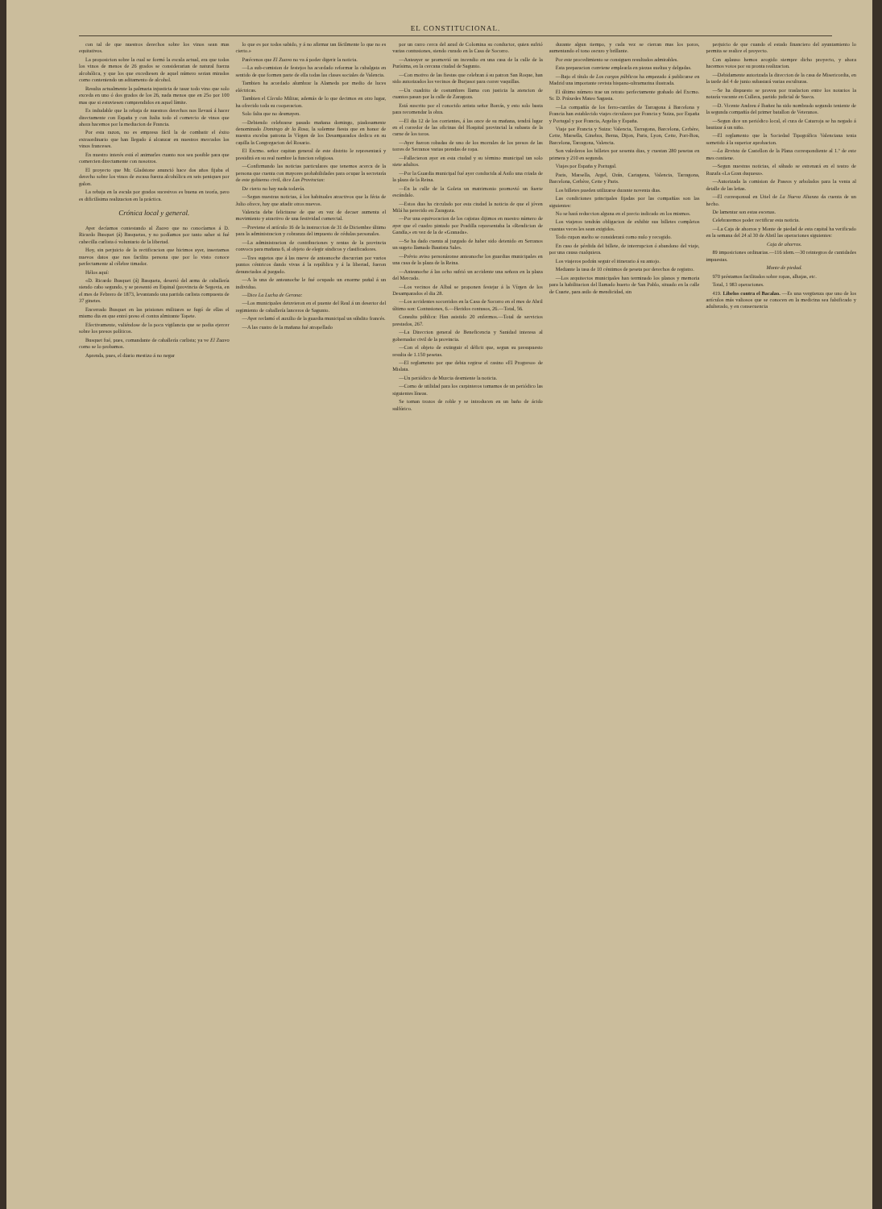EL CONSTITUCIONAL.
con tal de que nuestros derechos sobre los vinos sean mas equitativos.
La proposicion sobre la cual se formó la escala actual, era que todos los vinos de menos de 26 grados se considerarian de natural fuerza alcohólica, y que los que excediesen de aquel número serian mirados como conteniendo un aditamento de alcohol.
Resulta actualmente la palmaria injusticia de tasar todo vino que solo exceda en uno ó dos grados de los 26, nada menos que en 25o por 100 mas que si estuviesen comprendidos en aquel límite.
Es indudable que la rebaja de nuestros derechos nos llevará á hacer directamente con España y con Italia todo el comercio de vinos que ahora hacemos por la mediacion de Francia.
Por esta razon, no es empresa fácil la de combatir el éxito extraordinario que han llegado á alcanzar en nuestros mercados los vinos franceses.
En nuestro interés está el animarles cuanto nos sea posible para que comercien directamente con nosotros.
El proyecto que Mr. Gladstone anunció hace dos años fijaba el derecho sobre los vinos de escasa fuerza alcohólica en seis peniques por galon.
La rebaja en la escala por grados sucesivos es buena en teoría, pero es dificilísima realizacion en la práctica.
Crónica local y general.
Ayer decíamos contestando al Zuavo que no conocíamos á D. Ricardo Busquet (á) Basquetas, y no podíamos por tanto saber si fué cabecilla carlista ó voluntario de la libertad.
Hoy, sin perjuicio de la rectificacion que hicimos ayer, insertamos nuevos datos que nos facilita persona que por lo visto conoce perfectamente al célebre timador.
Hélos aquí:
«D. Ricardo Busquet (á) Basqueta, desertó del arma de caballería siendo cabo segundo, y se presentó en Espinal (provincia de Segovia, en el mes de Febrero de 1873, levantando una partida carlista compuesta de 37 ginetes.
Encerrado Busquet en las prisiones militares se fugó de ellas el mismo dia en que entró preso el contra almirante Topete.
Efectivamente, valiéndose de la poca vigilancia que se podia ejercer sobre los presos políticos.
Busquet fué, pues, comandante de caballería carlista; ya ve El Zuavo como se lo probamos.
Aprenda, pues, el diario mestizo á no negar
lo que es por todos sabido, y á no afirmar tan fácilmente lo que no es cierto.»
Parécenos que El Zuavo no va á poder digerir la noticia.
—La sub-comision de festejos ha acordado reformar la cabalgata en sentido de que formen parte de ella todas las clases sociales de Valencia.
Tambien ha acordado alumbrar la Alameda por medio de luces eléctricas.
Tambien el Círculo Militar, además de lo que decimos en otro lugar, ha ofrecido toda su cooperacion.
Solo falta que no desmayen.
—Debiendo celebrarse pasado mañana domingo, piadosamente denominado Domingo de la Rosa, la solemne fiesta que en honor de nuestra excelsa patrona la Vírgen de los Desamparados dedica en su capilla la Congregacion del Rosario.
El Excmo. señor capitan general de este distrito le representará y presidirá en su real nombre la funcion religiosa.
—Confirmando las noticias particulares que tenemos acerca de la persona que cuenta con mayores probabilidades para ocupar la secretaría de este gobierno civil, dice Las Provincias:
De cierto no hay nada todavía.
—Segun nuestras noticias, á los habituales atractivos que la féria de Julio ofrece, hay que añadir otros nuevos.
Valencia debe felicitarse de que en vez de decaer aumenta el movimiento y atractivo de una festividad comercial.
—Previene el artículo 16 de la instruccion de 31 de Diciembre último para la administracion y cobranza del impuesto de cédulas personales.
—La administracion de contribuciones y rentas de la provincia convoca para mañana 6, al objeto de elegir síndicos y clasificadores.
—Tres sugetos que á las nueve de anteanoche discurrian por varios puntos céntricos dando vivas á la república y á la libertad, fueron denunciados al juzgado.
—A la una de anteanoche le fué ocupado un enorme puñal á un individuo.
—Dice La Lucha de Gerona:
—Los municipales detuvieron en el puente del Real á un desertor del regimiento de caballería lanceros de Sagunto.
—Ayer reclamó el auxilio de la guardia municipal un súbdito francés.
—A las cuatro de la mañana fué atropellado
por un carro cerca del azud de Colomina su conductor, quien sufrió varias contusiones, siendo curado en la Casa de Socorro.
—Anteayer se promovió un incendio en una casa de la calle de la Purísima, en la cercana ciudad de Sagunto.
—Con motivo de las fiestas que celebran á su patron San Roque, han sido autorizados los vecinos de Burjasot para correr vaquillas.
—Un cuadrito de costumbres llama con justicia la atencion de cuantos pasan por la calle de Zaragoza.
Está suscrito por el conocido artista señor Borrás, y esto solo basta para recomendar la obra.
—El dia 12 de los corrientes, á las once de su mañana, tendrá lugar en el corredor de las oficinas del Hospital provincial la subasta de la carne de los toros.
—Ayer fueron robadas de uno de los morrales de los presos de las torres de Serranos varias prendas de ropa.
—Fallecieron ayer en esta ciudad y su término municipal tan solo siete adultos.
—Por la Guardia municipal fué ayer conducida al Asilo una criada de la plaza de la Reina.
—En la calle de la Goleta un matrimonio promovió un fuerte escándalo.
—Estos dias ha circulado por esta ciudad la noticia de que el jóven Milá ha perecido en Zaragoza.
—Por una equivocacion de los cajistas dijimos en nuestro número de ayer que el cuadro pintado por Pradilla representaba la «Rendicion de Gandía,» en vez de la de «Granada».
—Se ha dado cuenta al juzgado de haber sido detenido en Serranos un sugeto llamado Bautista Sales.
—Prévio aviso personáronse anteanoche los guardias municipales en una casa de la plaza de la Reina.
—Anteanoche á las ocho sufrió un accidente una señora en la plaza del Mercado.
—Los vecinos de Albal se proponen festejar á la Vírgen de los Desamparados el dia 28.
—Los accidentes socorridos en la Casa de Socorro en el mes de Abril último son: Contusiones, 6.—Heridos contusos, 26.—Total, 56.
Consulta pública: Han asistido 20 enfermos.—Total de servicios prestados, 267.
—La Direccion general de Beneficencia y Sanidad interesa al gobernador civil de la provincia.
—Con el objeto de extinguir el déficit que, segun su presupuesto resulta de 1.150 pesetas.
—El reglamento por que debia regirse el casino «El Progreso» de Mislata.
—Un periódico de Murcia desmiente la noticia.
—Como de utilidad para los carpinteros tomamos de un periódico las siguientes líneas.
Se toman trozos de roble y se introducen en un baño de ácido sulfúrico.
durante algun tiempo, y cada vez se cierran mas los poros, aumentando el tono oscuro y brillante.
Por este procedimiento se consiguen resultados admirables.
Esta preparacion conviene emplearla en piezas sueltas y delgadas.
—Bajo el título de Los cargos públicos ha empezado á publicarse en Madrid una importante revista hispano-ultramarina ilustrada.
El último número trae un retrato perfectamente grabado del Excmo. Sr. D. Práxedes Mateo Sagasta.
—La compañía de los ferro-carriles de Tarragona á Barcelona y Francia han establecido viajes circulares por Francia y Suiza, por España y Portugal y por Francia, Argelia y España.
Viaje por Francia y Suiza: Valencia, Tarragona, Barcelona, Cerbère, Cette, Marsella, Ginebra, Berna, Dijon, Paris, Lyon, Cette, Port-Bou, Barcelona, Tarragona, Valencia.
Son valederos los billetes por sesenta dias, y cuestan 280 pesetas en primera y 210 en segunda.
Viajes por España y Portugal.
Paris, Marsella, Argel, Orán, Cartagena, Valencia, Tarragona, Barcelona, Cerbère, Cette y Paris.
Los billetes pueden utilizarse durante noventa dias.
Las condiciones principales fijadas por las compañías son las siguientes:
No se hará reduccion alguna en el precio indicado en los mismos.
Los viajeros tendrán obligacion de exhibir sus billetes completos cuantas veces les sean exigidos.
Todo cupon suelto se considerará como nulo y recogido.
En caso de pérdida del billete, de interrupcion ó abandono del viaje, por una causa cualquiera.
Los viajeros podrán seguir el itinerario á su antojo.
Mediante la tasa de 10 céntimos de peseta por derechos de registro.
—Los arquitectos municipales han terminado los planos y memoria para la habilitacion del llamado huerto de San Pablo, situado en la calle de Cuarte, para asilo de mendicidad, sin
perjuicio de que cuando el estado financiero del ayuntamiento lo permita se realice el proyecto.
Con aplauso hemos acogido siempre dicho proyecto, y ahora hacemos votos por su pronta realizacion.
—Debidamente autorizada la direccion de la casa de Misericordia, en la tarde del 4 de junio subastará varias esculturas.
—Se ha dispuesto se provea por traslacion entre los notarios la notaría vacante en Cullera, partido judicial de Sueca.
—D. Vicente Andreu é Ibañez ha sido nombrado segundo teniente de la segunda compañía del primer batallon de Veteranos.
—Segun dice un periódico local, el cura de Catarroja se ha negado á bautizar á un niño.
—El reglamento que la Sociedad Tipográfica Valenciana tenia sometido á la superior aprobacion.
—La Revista de Castellon de la Plana correspondiente al 1.º de este mes contiene.
—Segun nuestras noticias, el sábado se estrenará en el teatro de Ruzafa «La Gran duquesa».
—Autorizada la comision de Paseos y arbolados para la venta al detalle de las leñas.
—El corresponsal en Utiel de La Nueva Alianza da cuenta de un hecho.
De lamentar son estas escenas.
Celebraremos poder rectificar esta noticia.
—La Caja de ahorros y Monte de piedad de esta capital ha verificado en la semana del 24 al 30 de Abril las operaciones siguientes:
Caja de ahorros.
89 imposiciones ordinarias.—116 idem.—30 reintegros de cantidades impuestas.
Monte de piedad.
970 préstamos facilitados sobre ropas, alhajas, etc.
Total, 1 983 operaciones.
419. Libelos contra el Bacalao. —Es una vergüenza que uno de los artículos más valiosos que se conocen en la medicina sea falsificado y adulterado, y en consecuencia